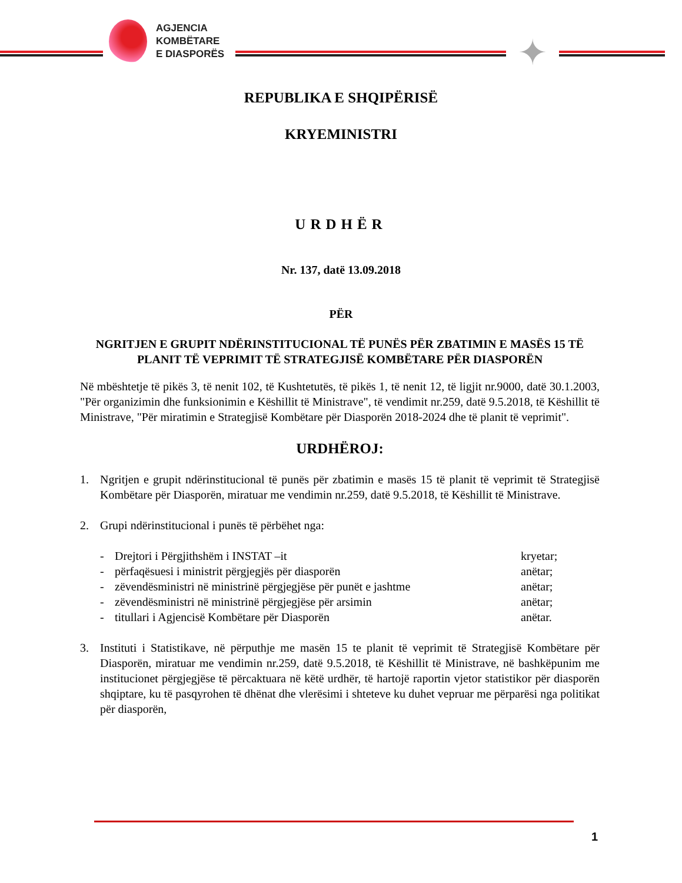AGJENCIA
KOMBËTARE
E DIASPORËS
✦
REPUBLIKA E SHQIPËRISË
KRYEMINISTRI
URDHËR
Nr. 137, datë 13.09.2018
PËR
NGRITJEN E GRUPIT NDËRINSTITUCIONAL TË PUNËS PËR ZBATIMIN E MASËS 15 TË PLANIT TË VEPRIMIT TË STRATEGJISË KOMBËTARE PËR DIASPORËN
Në mbështetje të pikës 3, të nenit 102, të Kushtetutës, të pikës 1, të nenit 12, të ligjit nr.9000, datë 30.1.2003, "Për organizimin dhe funksionimin e Këshillit të Ministrave", të vendimit nr.259, datë 9.5.2018, të Këshillit të Ministrave, "Për miratimin e Strategjisë Kombëtare për Diasporën 2018-2024 dhe të planit të veprimit".
URDHËROJ:
1. Ngritjen e grupit ndërinstitucional të punës për zbatimin e masës 15 të planit të veprimit të Strategjisë Kombëtare për Diasporën, miratuar me vendimin nr.259, datë 9.5.2018, të Këshillit të Ministrave.
2. Grupi ndërinstitucional i punës të përbëhet nga:
- Drejtori i Përgjithshëm i INSTAT –it kryetar;
- përfaqësuesi i ministrit përgjegjës për diasporën anëtar;
- zëvendësministri në ministrinë përgjegjëse për punët e jashtme anëtar;
- zëvendësministri në ministrinë përgjegjëse për arsimin anëtar;
- titullari i Agjencisë Kombëtare për Diasporën anëtar.
3. Instituti i Statistikave, në përputhje me masën 15 te planit të veprimit të Strategjisë Kombëtare për Diasporën, miratuar me vendimin nr.259, datë 9.5.2018, të Këshillit të Ministrave, në bashkëpunim me institucionet përgjegjëse të përcaktuara në këtë urdhër, të hartojë raportin vjetor statistikor për diasporën shqiptare, ku të pasqyrohen të dhënat dhe vlerësimi i shteteve ku duhet vepruar me përparësi nga politikat për diasporën,
1